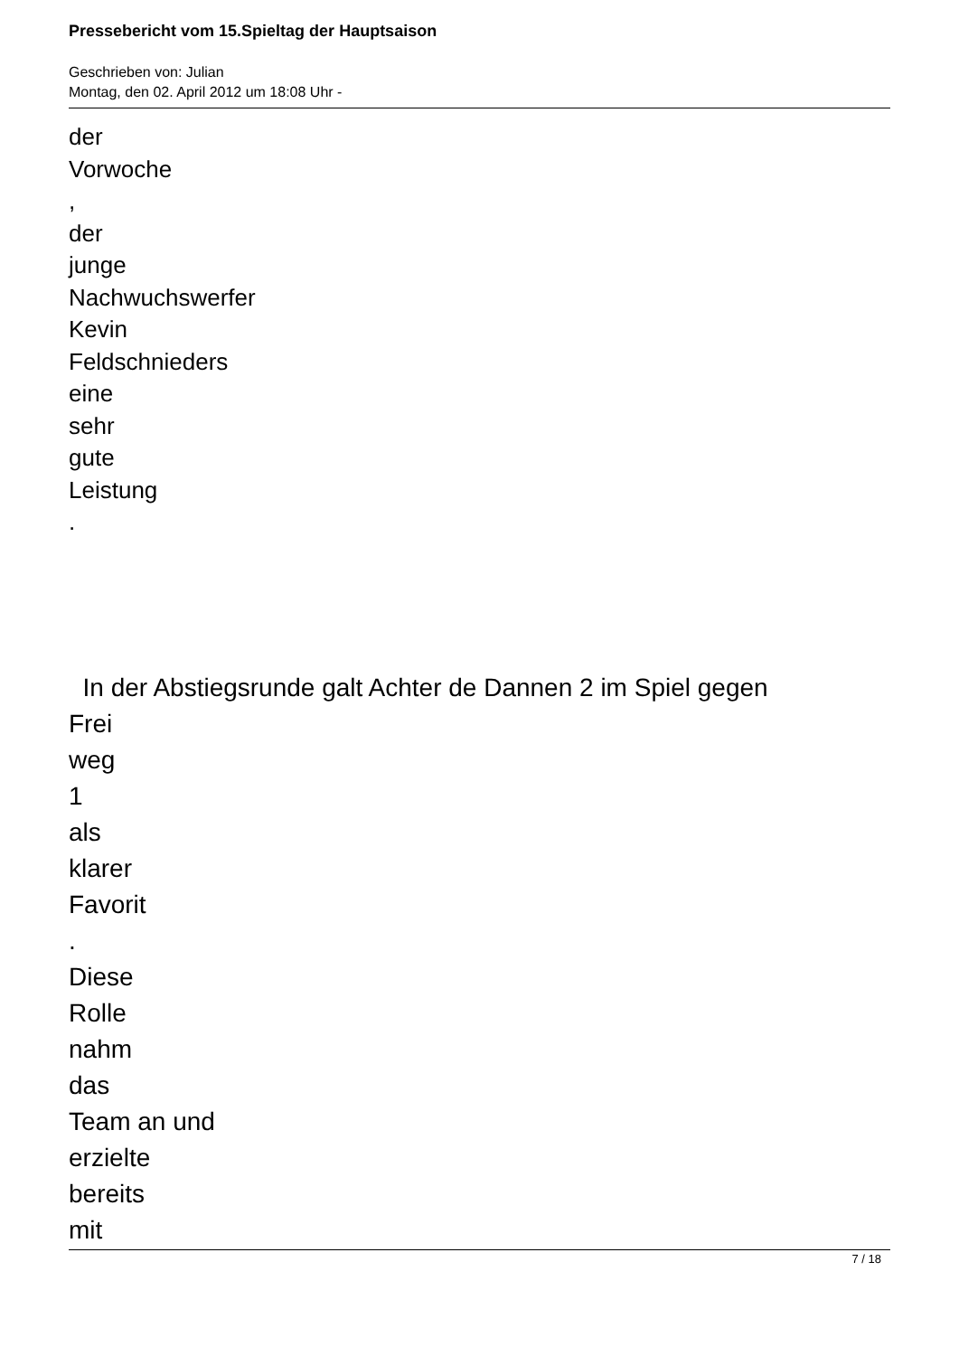Pressebericht vom 15.Spieltag der Hauptsaison
Geschrieben von: Julian
Montag, den 02. April 2012 um 18:08 Uhr -
der
Vorwoche
,
der
junge
Nachwuchswerfer
Kevin
Feldschnieders
eine
sehr
gute
Leistung
.
In der Abstiegsrunde galt Achter de Dannen 2 im Spiel gegen
Frei
weg
1
als
klarer
Favorit
.
Diese
Rolle
nahm
das
Team an und
erzielte
bereits
mit
7 / 18